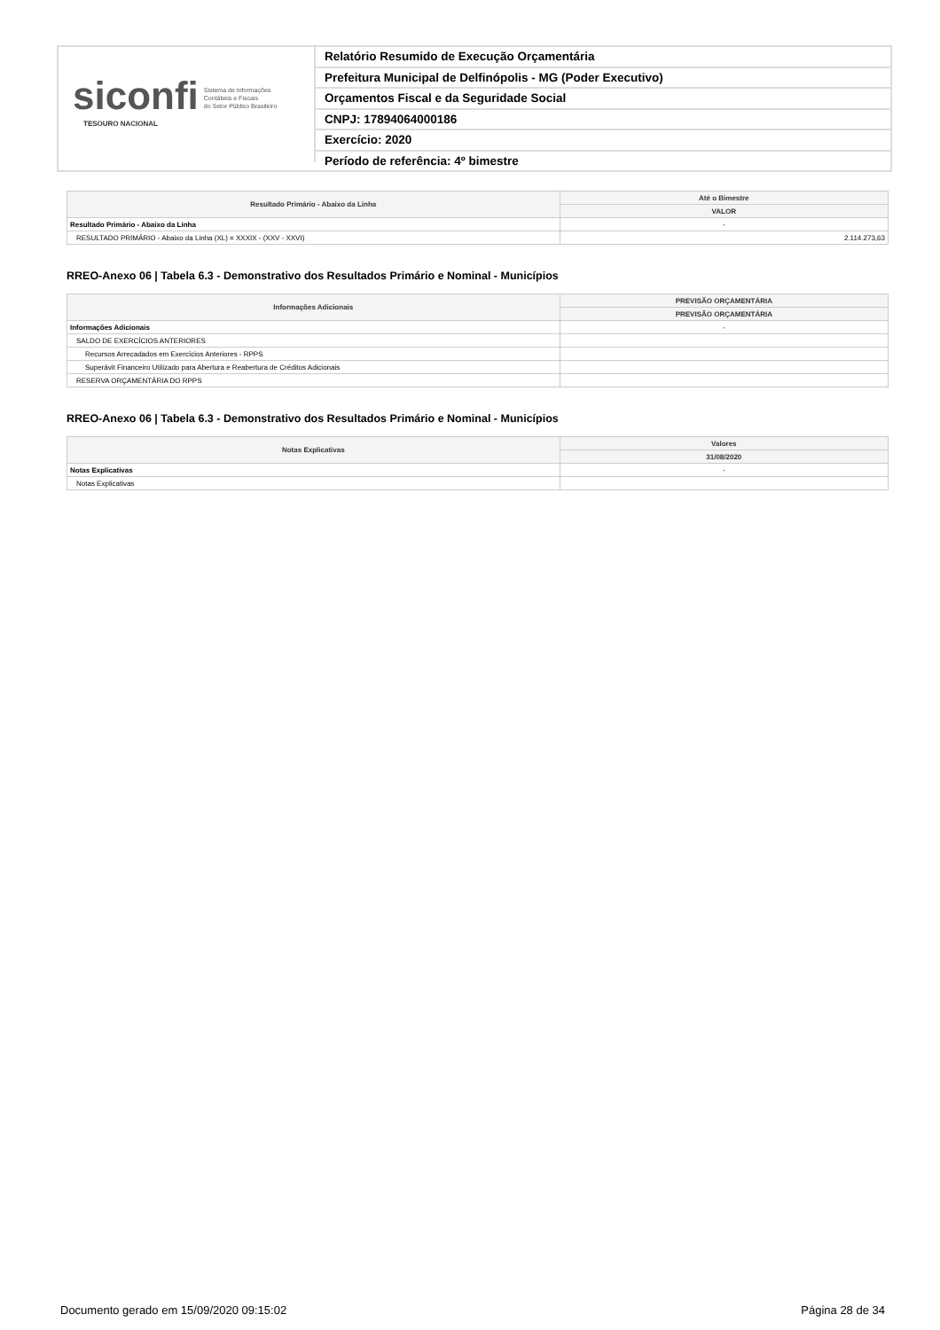siconfi Sistema de Informações
Contábeis e Fiscais
do Setor Público Brasileiro
TESOURO NACIONAL
Relatório Resumido de Execução Orçamentária
Prefeitura Municipal de Delfinópolis - MG (Poder Executivo)
Orçamentos Fiscal e da Seguridade Social
CNPJ: 17894064000186
Exercício: 2020
Período de referência: 4º bimestre
| Resultado Primário - Abaixo da Linha | Até o Bimestre |
| --- | --- |
| | VALOR |
| Resultado Primário - Abaixo da Linha | - |
| RESULTADO PRIMÁRIO - Abaixo da Linha (XL) = XXXIX - (XXV - XXVI) | 2.114.273,63 |
RREO-Anexo 06 | Tabela 6.3 - Demonstrativo dos Resultados Primário e Nominal - Municípios
| Informações Adicionais | PREVISÃO ORÇAMENTÁRIA |
| --- | --- |
| | PREVISÃO ORÇAMENTÁRIA |
| Informações Adicionais | - |
| SALDO DE EXERCÍCIOS ANTERIORES | |
| Recursos Arrecadados em Exercícios Anteriores - RPPS | |
| Superávit Financeiro Utilizado para Abertura e Reabertura de Créditos Adicionais | |
| RESERVA ORÇAMENTÁRIA DO RPPS | |
RREO-Anexo 06 | Tabela 6.3 - Demonstrativo dos Resultados Primário e Nominal - Municípios
| Notas Explicativas | Valores |
| --- | --- |
| | 31/08/2020 |
| Notas Explicativas | - |
| Notas Explicativas | |
Documento gerado em 15/09/2020 09:15:02 Página 28 de 34